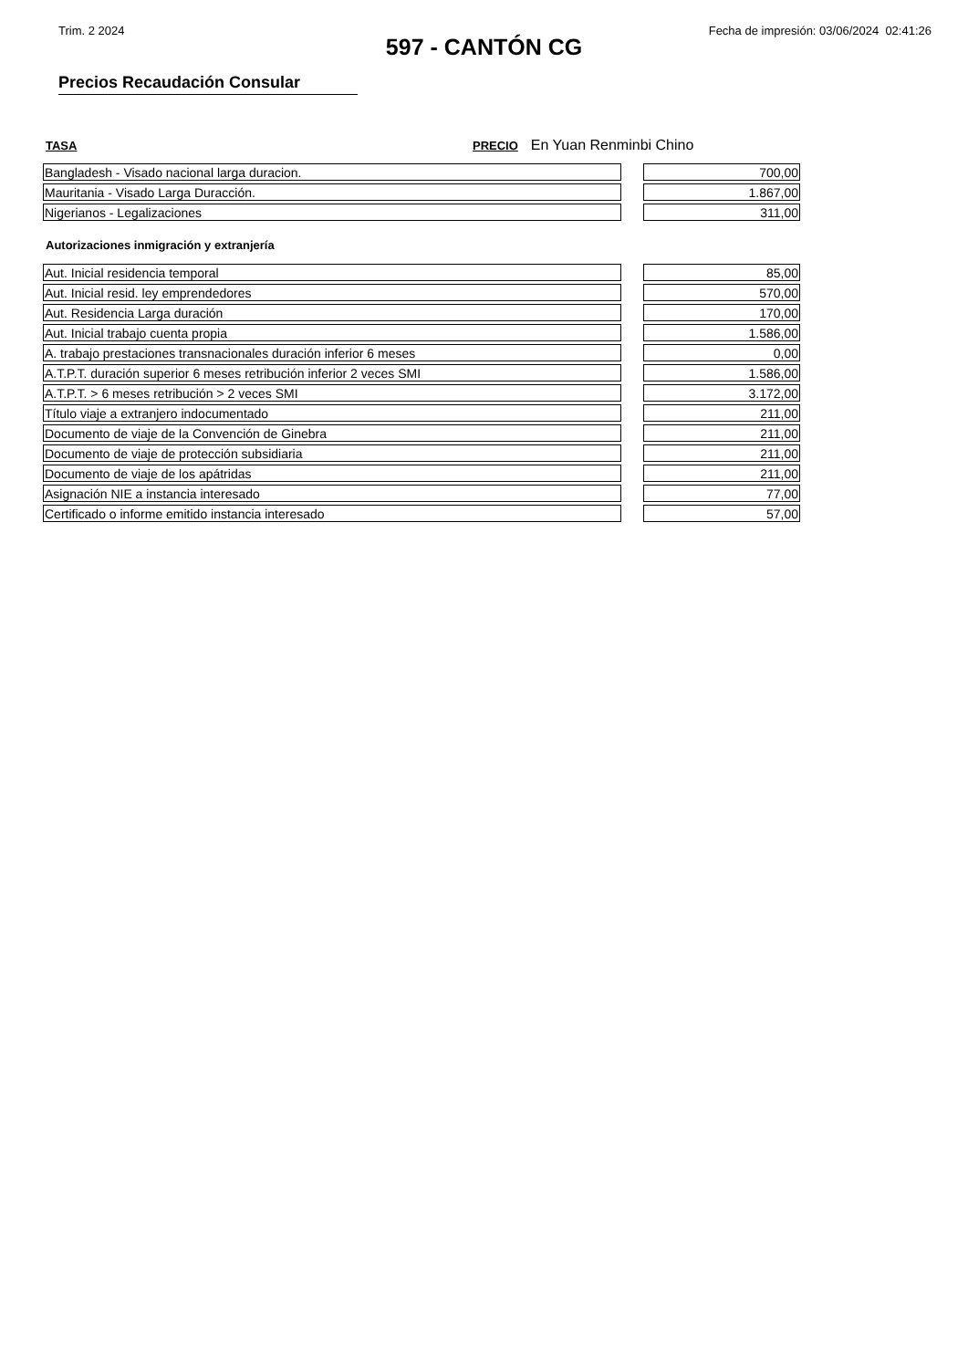Trim. 2 2024 Fecha de impresión: 03/06/2024 02:41:26
597 - CANTÓN CG
Precios Recaudación Consular
TASA PRECIO En Yuan Renminbi Chino
| Bangladesh - Visado nacional larga duracion. | | 700,00 |
| Mauritania - Visado Larga Duracción. | | 1.867,00 |
| Nigerianos - Legalizaciones | | 311,00 |
Autorizaciones inmigración y extranjería
| Aut. Inicial residencia temporal | | 85,00 |
| Aut. Inicial resid. ley emprendedores | | 570,00 |
| Aut. Residencia Larga duración | | 170,00 |
| Aut. Inicial trabajo cuenta propia | | 1.586,00 |
| A. trabajo prestaciones transnacionales duración inferior 6 meses | | 0,00 |
| A.T.P.T. duración superior 6 meses retribución inferior 2 veces SMI | | 1.586,00 |
| A.T.P.T. > 6 meses retribución > 2 veces SMI | | 3.172,00 |
| Título viaje a extranjero indocumentado | | 211,00 |
| Documento de viaje de la Convención de Ginebra | | 211,00 |
| Documento de viaje de protección subsidiaria | | 211,00 |
| Documento de viaje de los apátridas | | 211,00 |
| Asignación NIE a instancia interesado | | 77,00 |
| Certificado o informe emitido instancia interesado | | 57,00 |